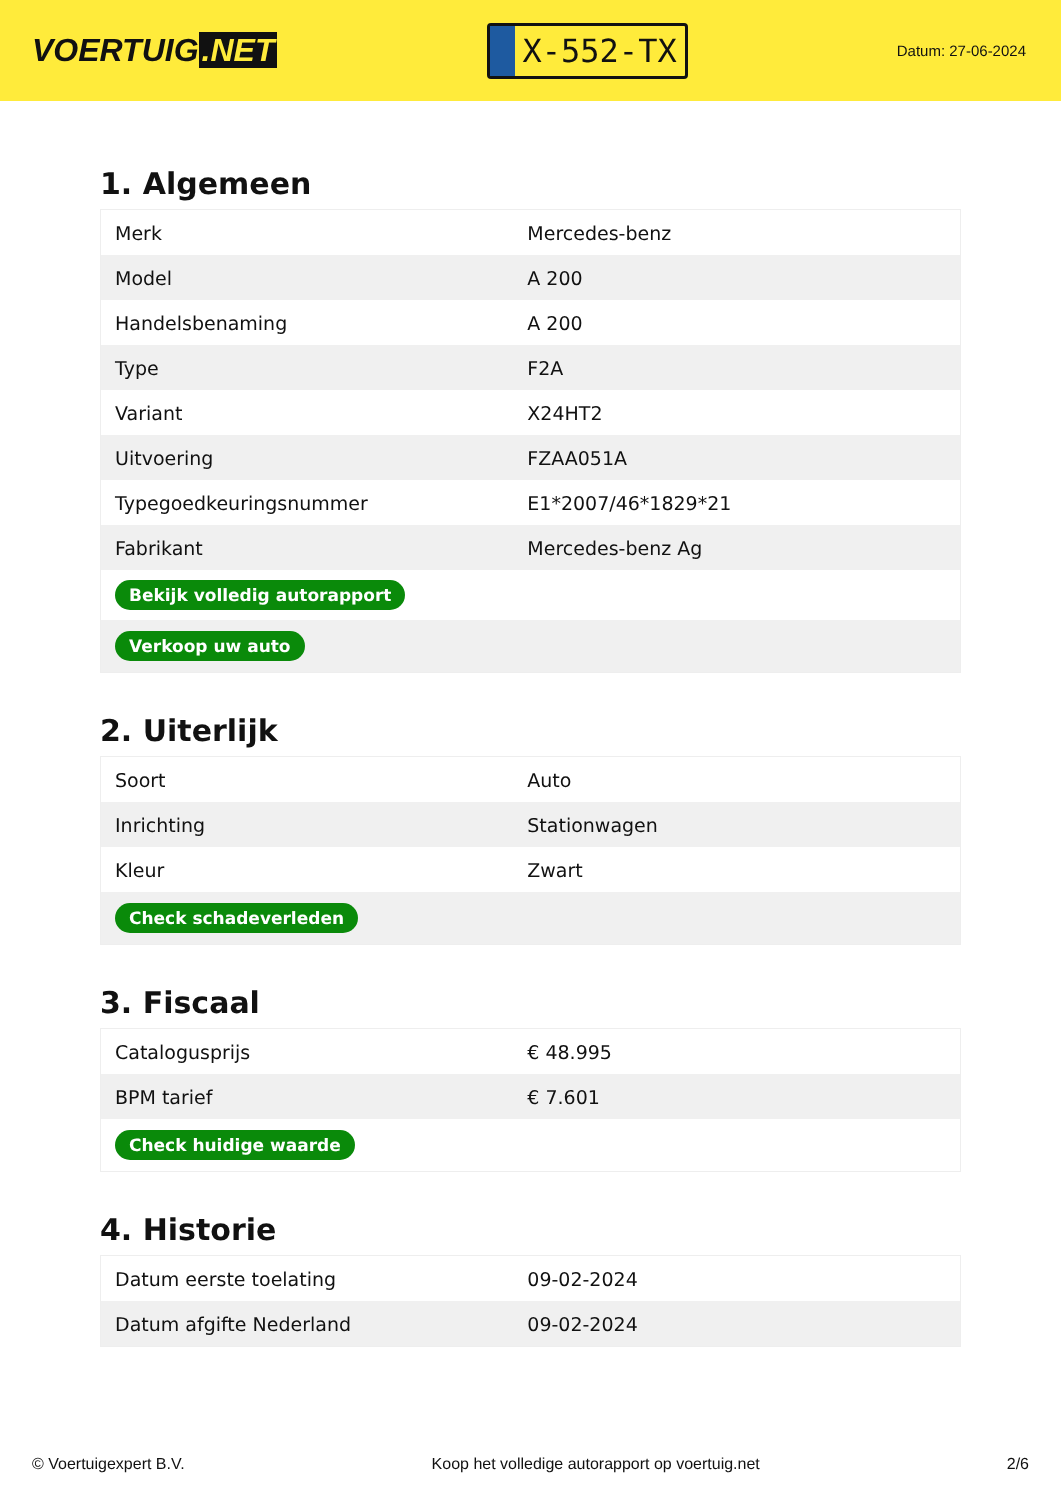VOERTUIG.NET
X-552-TX
Datum: 27-06-2024
1. Algemeen
| Merk | Mercedes-benz |
| Model | A 200 |
| Handelsbenaming | A 200 |
| Type | F2A |
| Variant | X24HT2 |
| Uitvoering | FZAA051A |
| Typegoedkeuringsnummer | E1*2007/46*1829*21 |
| Fabrikant | Mercedes-benz Ag |
| Bekijk volledig autorapport | |
| Verkoop uw auto | |
2. Uiterlijk
| Soort | Auto |
| Inrichting | Stationwagen |
| Kleur | Zwart |
| Check schadeverleden | |
3. Fiscaal
| Catalogusprijs | € 48.995 |
| BPM tarief | € 7.601 |
| Check huidige waarde | |
4. Historie
| Datum eerste toelating | 09-02-2024 |
| Datum afgifte Nederland | 09-02-2024 |
© Voertuigexpert B.V. Koop het volledige autorapport op voertuig.net 2/6